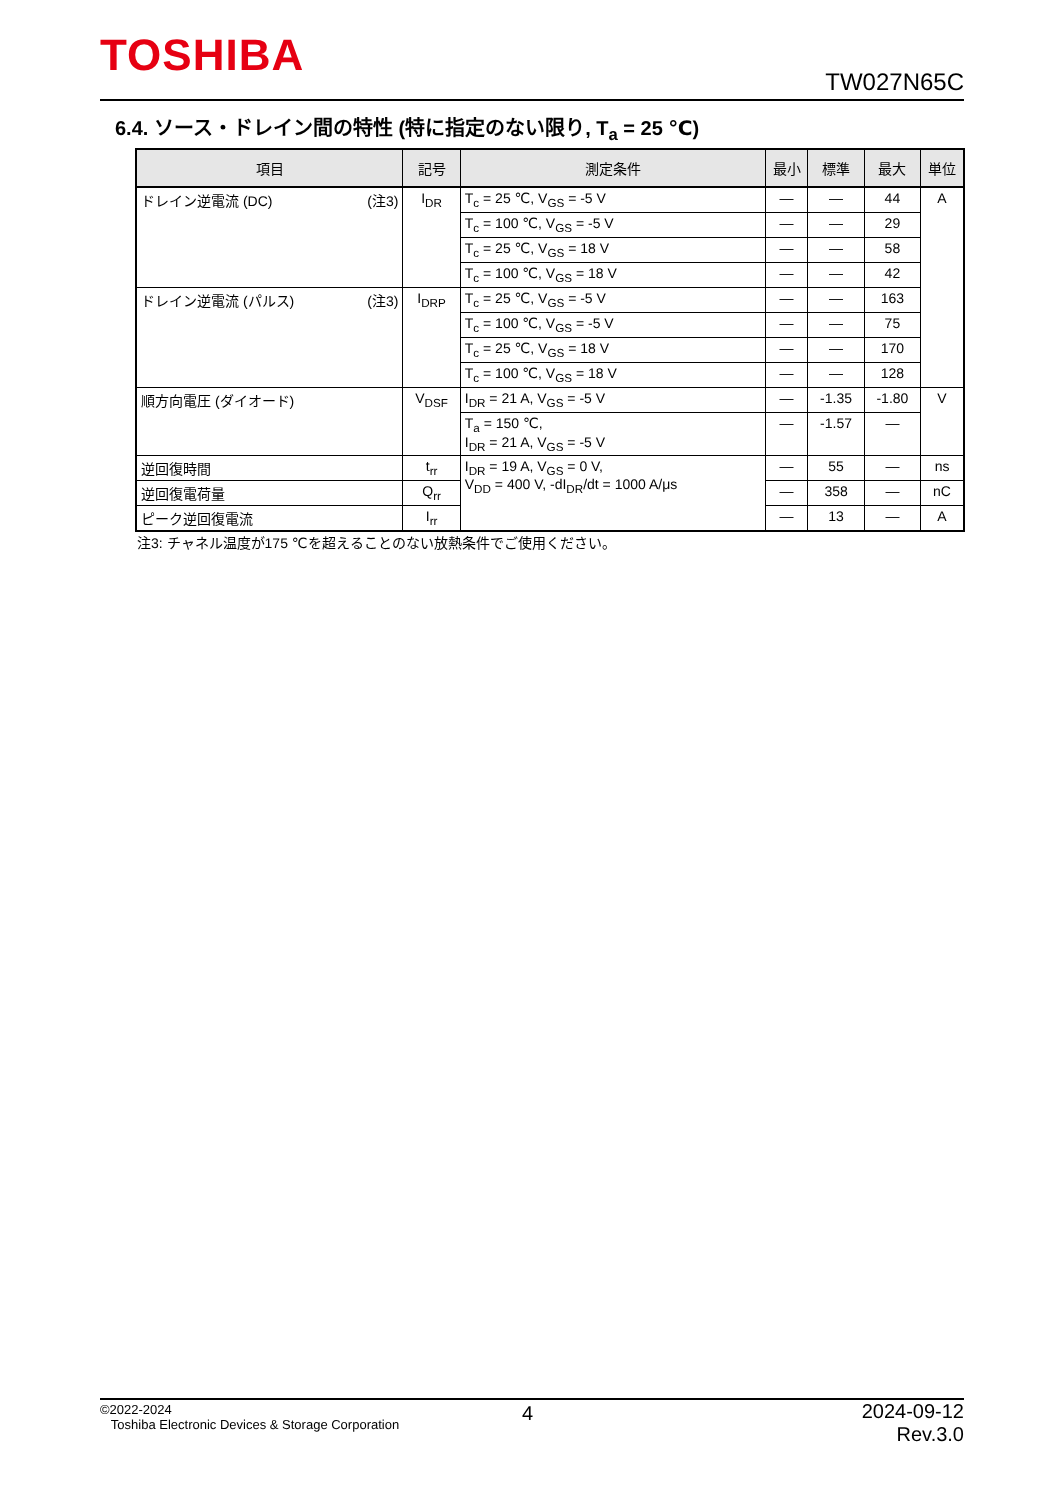TOSHIBA TW027N65C
6.4. ソース・ドレイン間の特性 (特に指定のない限り, T<sub>a</sub> = 25 ℃)
| 項目 | 記号 | 測定条件 | 最小 | 標準 | 最大 | 単位 |
| --- | --- | --- | --- | --- | --- | --- |
| ドレイン逆電流 (DC) (注3) | I<sub>DR</sub> | T<sub>c</sub> = 25 ℃, V<sub>GS</sub> = -5 V | — | — | 44 | A |
| | | T<sub>c</sub> = 100 ℃, V<sub>GS</sub> = -5 V | — | — | 29 | |
| | | T<sub>c</sub> = 25 ℃, V<sub>GS</sub> = 18 V | — | — | 58 | |
| | | T<sub>c</sub> = 100 ℃, V<sub>GS</sub> = 18 V | — | — | 42 | |
| ドレイン逆電流 (パルス) (注3) | I<sub>DRP</sub> | T<sub>c</sub> = 25 ℃, V<sub>GS</sub> = -5 V | — | — | 163 | |
| | | T<sub>c</sub> = 100 ℃, V<sub>GS</sub> = -5 V | — | — | 75 | |
| | | T<sub>c</sub> = 25 ℃, V<sub>GS</sub> = 18 V | — | — | 170 | |
| | | T<sub>c</sub> = 100 ℃, V<sub>GS</sub> = 18 V | — | — | 128 | |
| 順方向電圧 (ダイオード) | V<sub>DSF</sub> | I<sub>DR</sub> = 21 A, V<sub>GS</sub> = -5 V | — | -1.35 | -1.80 | V |
| | | T<sub>a</sub> = 150 ℃, I<sub>DR</sub> = 21 A, V<sub>GS</sub> = -5 V | — | -1.57 | — | |
| 逆回復時間 | t<sub>rr</sub> | I<sub>DR</sub> = 19 A, V<sub>GS</sub> = 0 V, V<sub>DD</sub> = 400 V, -dI<sub>DR</sub>/dt = 1000 A/μs | — | 55 | — | ns |
| 逆回復電荷量 | Q<sub>rr</sub> | | — | 358 | — | nC |
| ピーク逆回復電流 | I<sub>rr</sub> | | — | 13 | — | A |
注3: チャネル温度が175 ℃を超えることのない放熱条件でご使用ください。
©2022-2024
Toshiba Electronic Devices & Storage Corporation
4
2024-09-12
Rev.3.0